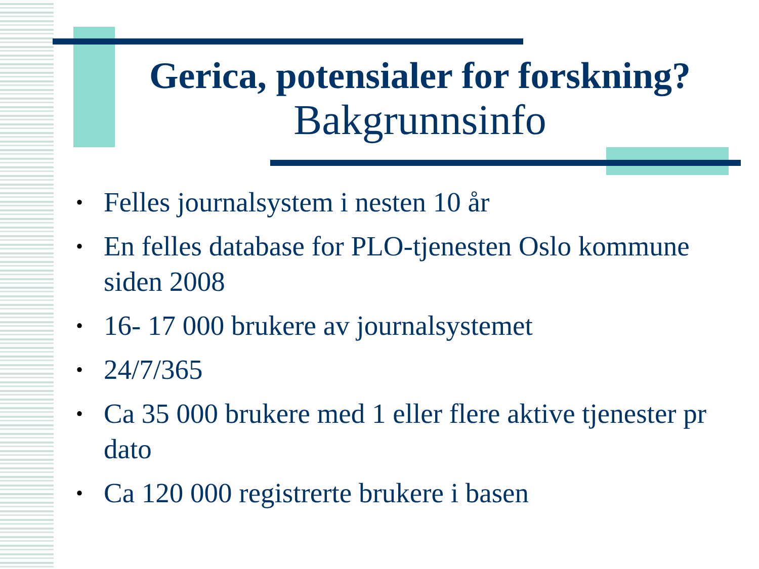Gerica, potensialer for forskning?
Bakgrunnsinfo
• Felles journalsystem i nesten 10 år
• En felles database for PLO-tjenesten Oslo kommune siden 2008
• 16- 17 000 brukere av journalsystemet
• 24/7/365
• Ca 35 000 brukere med 1 eller flere aktive tjenester pr dato
• Ca 120 000 registrerte brukere i basen